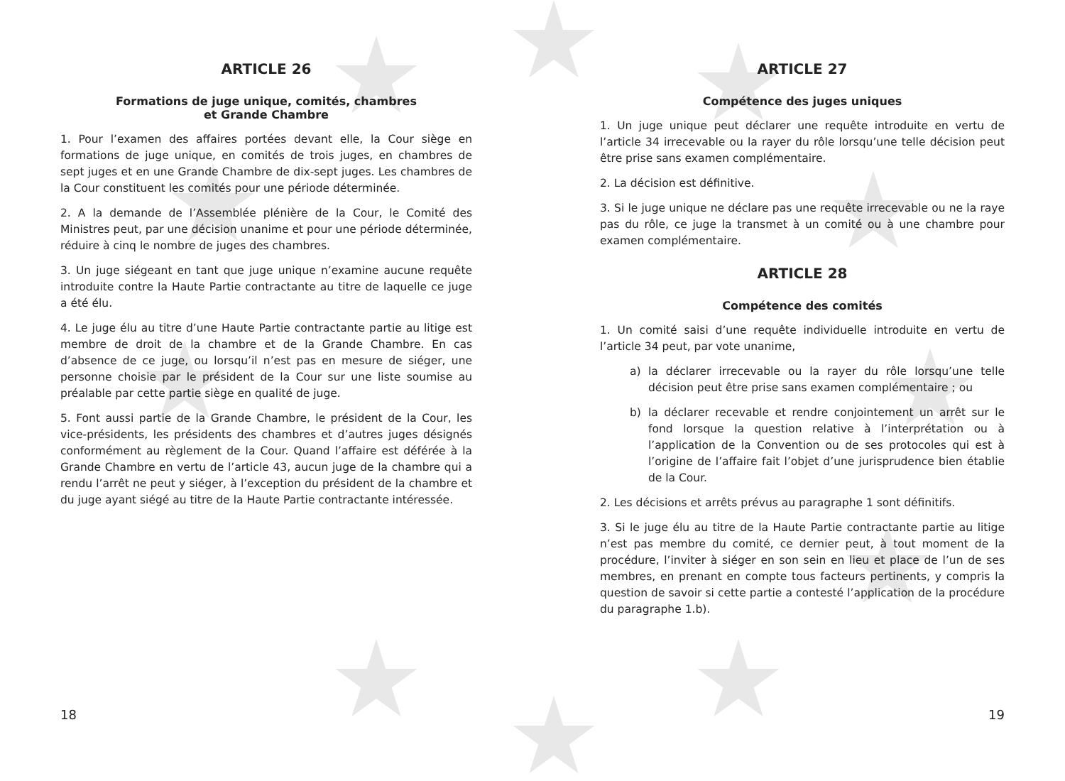ARTICLE 26
Formations de juge unique, comités, chambres
et Grande Chambre
1. Pour l’examen des affaires portées devant elle, la Cour siège en formations de juge unique, en comités de trois juges, en chambres de sept juges et en une Grande Chambre de dix-sept juges. Les chambres de la Cour constituent les comités pour une période déterminée.
2. A la demande de l’Assemblée plénière de la Cour, le Comité des Ministres peut, par une décision unanime et pour une période déterminée, réduire à cinq le nombre de juges des chambres.
3. Un juge siégeant en tant que juge unique n’examine aucune requête introduite contre la Haute Partie contractante au titre de laquelle ce juge a été élu.
4. Le juge élu au titre d’une Haute Partie contractante partie au litige est membre de droit de la chambre et de la Grande Chambre. En cas d’absence de ce juge, ou lorsqu’il n’est pas en mesure de siéger, une personne choisie par le président de la Cour sur une liste soumise au préalable par cette partie siège en qualité de juge.
5. Font aussi partie de la Grande Chambre, le président de la Cour, les vice-présidents, les présidents des chambres et d’autres juges désignés conformément au règlement de la Cour. Quand l’affaire est déférée à la Grande Chambre en vertu de l’article 43, aucun juge de la chambre qui a rendu l’arrêt ne peut y siéger, à l’exception du président de la chambre et du juge ayant siégé au titre de la Haute Partie contractante intéressée.
18
ARTICLE 27
Compétence des juges uniques
1. Un juge unique peut déclarer une requête introduite en vertu de l’article 34 irrecevable ou la rayer du rôle lorsqu’une telle décision peut être prise sans examen complémentaire.
2. La décision est définitive.
3. Si le juge unique ne déclare pas une requête irrecevable ou ne la raye pas du rôle, ce juge la transmet à un comité ou à une chambre pour examen complémentaire.
ARTICLE 28
Compétence des comités
1. Un comité saisi d’une requête individuelle introduite en vertu de l’article 34 peut, par vote unanime,
a) la déclarer irrecevable ou la rayer du rôle lorsqu’une telle décision peut être prise sans examen complémentaire ; ou
b) la déclarer recevable et rendre conjointement un arrêt sur le fond lorsque la question relative à l’interprétation ou à l’application de la Convention ou de ses protocoles qui est à l’origine de l’affaire fait l’objet d’une jurisprudence bien établie de la Cour.
2. Les décisions et arrêts prévus au paragraphe 1 sont définitifs.
3. Si le juge élu au titre de la Haute Partie contractante partie au litige n’est pas membre du comité, ce dernier peut, à tout moment de la procédure, l’inviter à siéger en son sein en lieu et place de l’un de ses membres, en prenant en compte tous facteurs pertinents, y compris la question de savoir si cette partie a contesté l’application de la procédure du paragraphe 1.b).
19